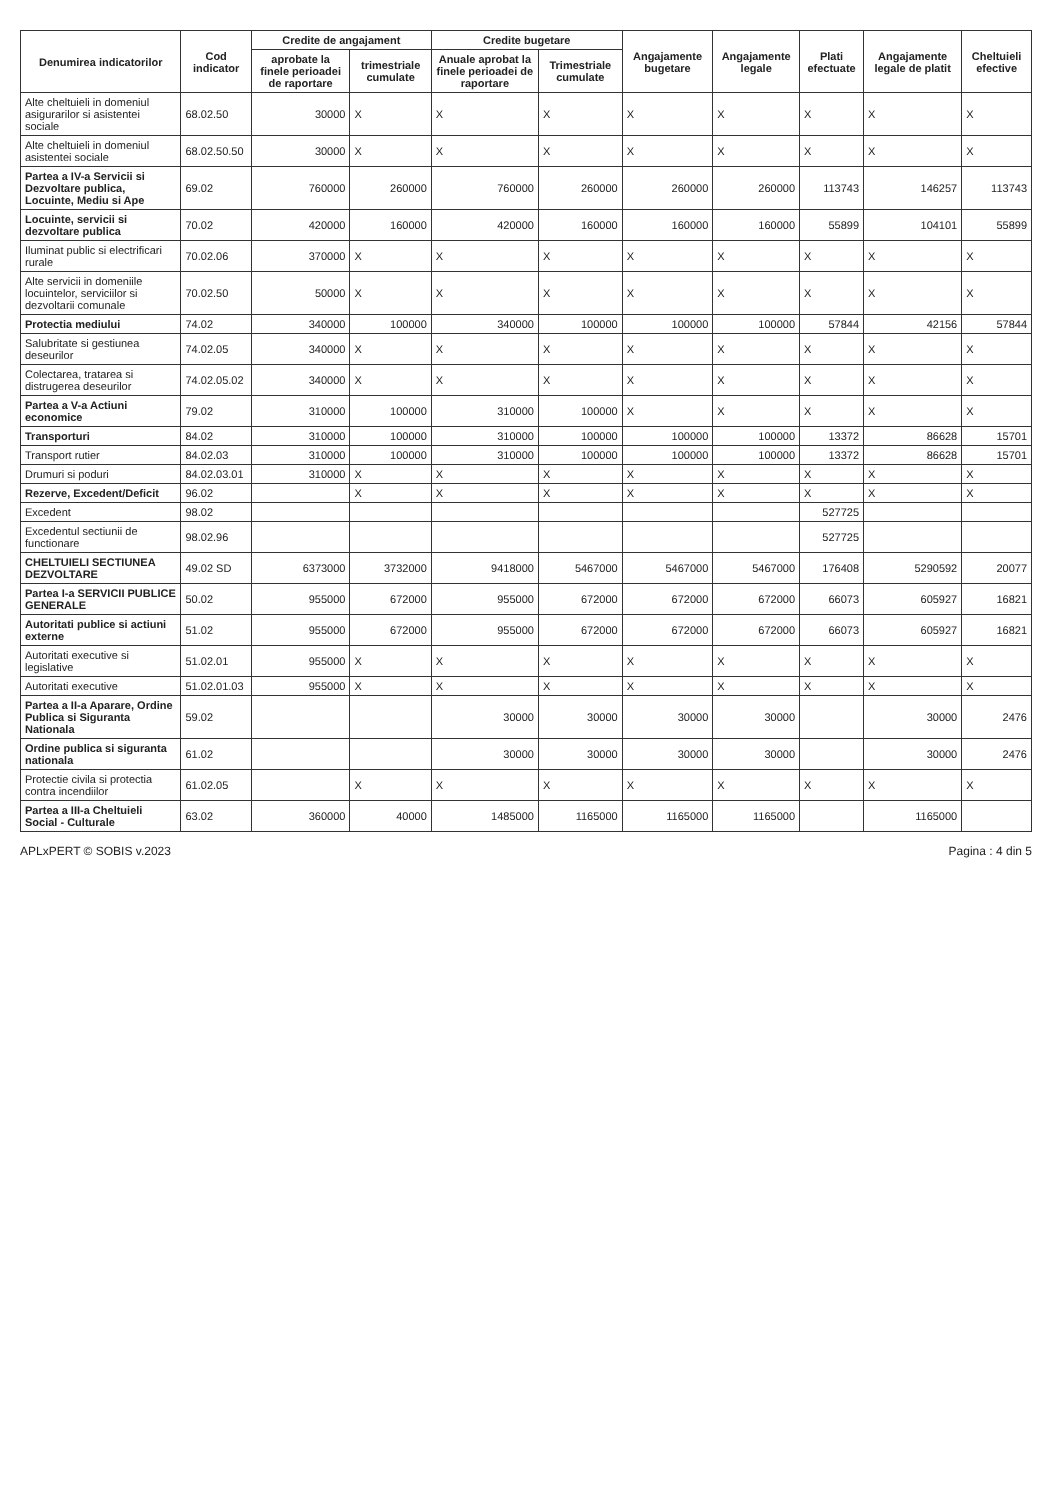| Denumirea indicatorilor | Cod indicator | Credite de angajament | | Credite bugetare | | Angajamente bugetare | Angajamente legale | Plati efectuate | Angajamente legale de platit | Cheltuieli efective |
| --- | --- | --- | --- | --- | --- | --- | --- | --- | --- | --- |
| | | aprobate la finele perioadei de raportare | trimestriale cumulate | Anuale aprobat la finele perioadei de raportare | Trimestriale cumulate | | | | | |
| Alte cheltuieli in domeniul asigurarilor si asistentei sociale | 68.02.50 | 30000 | X | X | X | X | X | X | X | X |
| Alte cheltuieli in domeniul asistentei sociale | 68.02.50.50 | 30000 | X | X | X | X | X | X | X | X |
| Partea a IV-a Servicii si Dezvoltare publica, Locuinte, Mediu si Ape | 69.02 | 760000 | 260000 | 760000 | 260000 | 260000 | 260000 | 113743 | 146257 | 113743 |
| Locuinte, servicii si dezvoltare publica | 70.02 | 420000 | 160000 | 420000 | 160000 | 160000 | 160000 | 55899 | 104101 | 55899 |
| Iluminat public si electrificari rurale | 70.02.06 | 370000 | X | X | X | X | X | X | X | X |
| Alte servicii in domeniile locuintelor, serviciilor si dezvoltarii comunale | 70.02.50 | 50000 | X | X | X | X | X | X | X | X |
| Protectia mediului | 74.02 | 340000 | 100000 | 340000 | 100000 | 100000 | 100000 | 57844 | 42156 | 57844 |
| Salubritate si gestiunea deseurilor | 74.02.05 | 340000 | X | X | X | X | X | X | X | X |
| Colectarea, tratarea si distrugerea deseurilor | 74.02.05.02 | 340000 | X | X | X | X | X | X | X | X |
| Partea a V-a Actiuni economice | 79.02 | 310000 | 100000 | 310000 | 100000 | X | X | X | X | X |
| Transporturi | 84.02 | 310000 | 100000 | 310000 | 100000 | 100000 | 100000 | 13372 | 86628 | 15701 |
| Transport rutier | 84.02.03 | 310000 | 100000 | 310000 | 100000 | 100000 | 100000 | 13372 | 86628 | 15701 |
| Drumuri si poduri | 84.02.03.01 | 310000 | X | X | X | X | X | X | X | X |
| Rezerve, Excedent/Deficit | 96.02 | | X | X | X | X | X | X | X | X |
| Excedent | 98.02 | | | | | | | 527725 | | |
| Excedentul sectiunii de functionare | 98.02.96 | | | | | | | 527725 | | |
| CHELTUIELI SECTIUNEA DEZVOLTARE | 49.02 SD | 6373000 | 3732000 | 9418000 | 5467000 | 5467000 | 5467000 | 176408 | 5290592 | 20077 |
| Partea I-a SERVICII PUBLICE GENERALE | 50.02 | 955000 | 672000 | 955000 | 672000 | 672000 | 672000 | 66073 | 605927 | 16821 |
| Autoritati publice si actiuni externe | 51.02 | 955000 | 672000 | 955000 | 672000 | 672000 | 672000 | 66073 | 605927 | 16821 |
| Autoritati executive si legislative | 51.02.01 | 955000 | X | X | X | X | X | X | X | X |
| Autoritati executive | 51.02.01.03 | 955000 | X | X | X | X | X | X | X | X |
| Partea a II-a Aparare, Ordine Publica si Siguranta Nationala | 59.02 | | | 30000 | 30000 | 30000 | 30000 | | 30000 | 2476 |
| Ordine publica si siguranta nationala | 61.02 | | | 30000 | 30000 | 30000 | 30000 | | 30000 | 2476 |
| Protectie civila si protectia contra incendiilor | 61.02.05 | | X | X | X | X | X | X | X | X |
| Partea a III-a Cheltuieli Social - Culturale | 63.02 | 360000 | 40000 | 1485000 | 1165000 | 1165000 | 1165000 | | 1165000 | |
APLxPERT © SOBIS v.2023 Pagina : 4 din 5